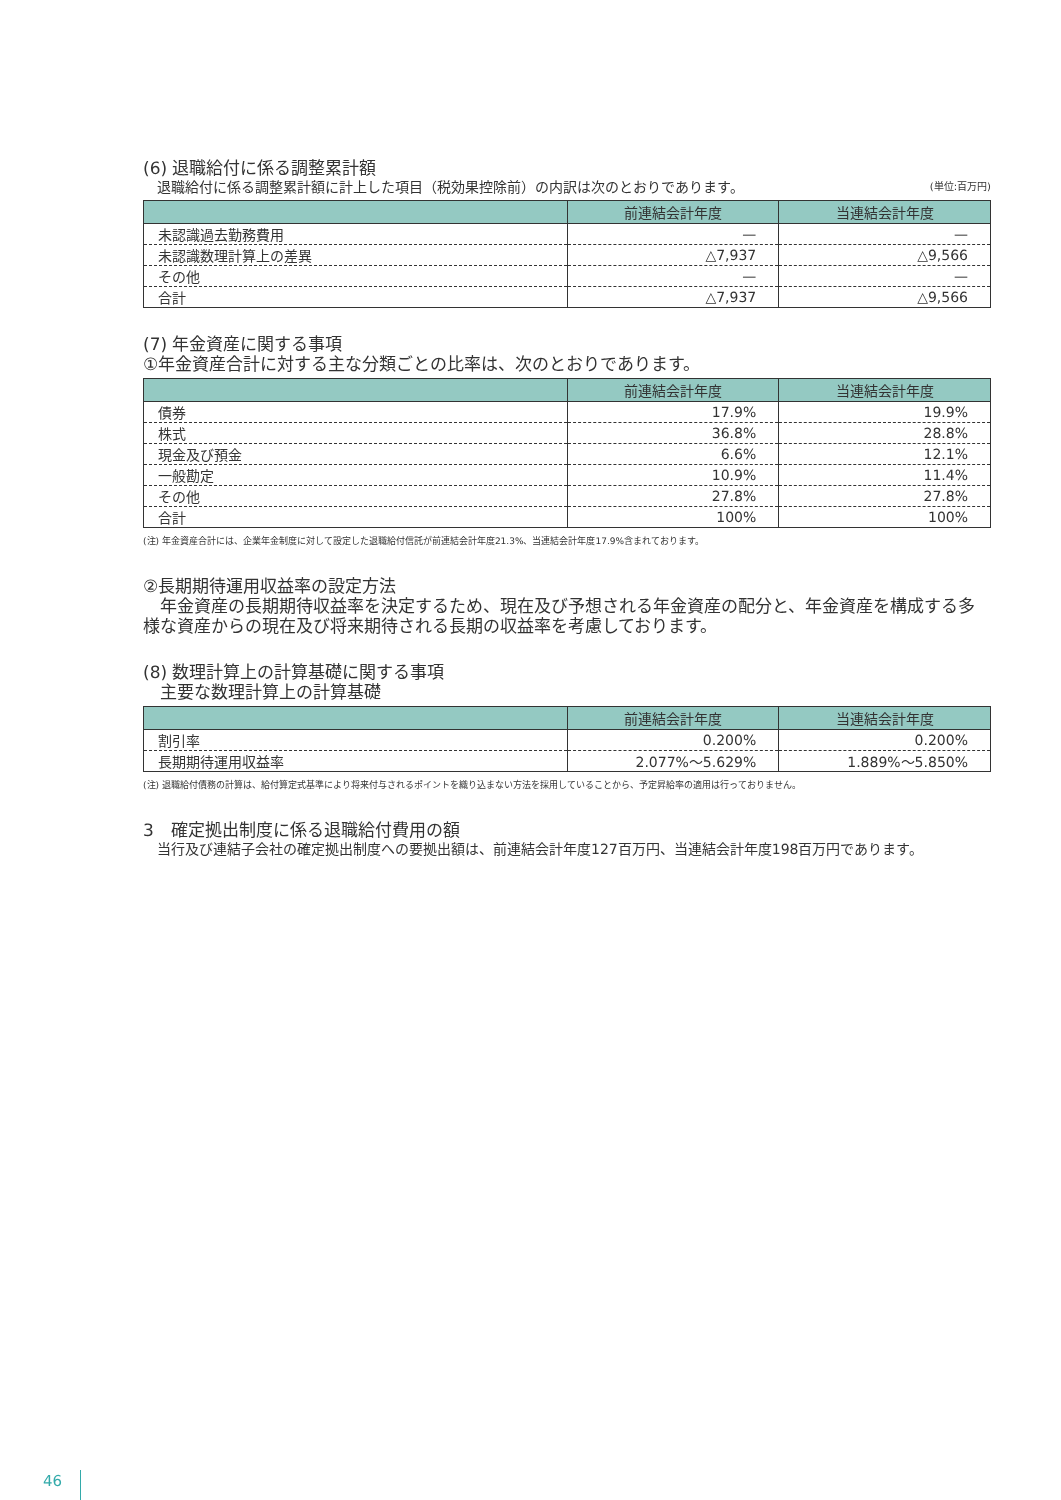(6) 退職給付に係る調整累計額
退職給付に係る調整累計額に計上した項目（税効果控除前）の内訳は次のとおりであります。 (単位:百万円)
| | 前連結会計年度 | 当連結会計年度 |
| --- | --- | --- |
| 未認識過去勤務費用 | — | — |
| 未認識数理計算上の差異 | △7,937 | △9,566 |
| その他 | — | — |
| 合計 | △7,937 | △9,566 |
(7) 年金資産に関する事項
①年金資産合計に対する主な分類ごとの比率は、次のとおりであります。
| | 前連結会計年度 | 当連結会計年度 |
| --- | --- | --- |
| 債券 | 17.9% | 19.9% |
| 株式 | 36.8% | 28.8% |
| 現金及び預金 | 6.6% | 12.1% |
| 一般勘定 | 10.9% | 11.4% |
| その他 | 27.8% | 27.8% |
| 合計 | 100% | 100% |
(注) 年金資産合計には、企業年金制度に対して設定した退職給付信託が前連結会計年度21.3%、当連結会計年度17.9%含まれております。
②長期期待運用収益率の設定方法
　年金資産の長期期待収益率を決定するため、現在及び予想される年金資産の配分と、年金資産を構成する多様な資産からの現在及び将来期待される長期の収益率を考慮しております。
(8) 数理計算上の計算基礎に関する事項
　主要な数理計算上の計算基礎
| | 前連結会計年度 | 当連結会計年度 |
| --- | --- | --- |
| 割引率 | 0.200% | 0.200% |
| 長期期待運用収益率 | 2.077%～5.629% | 1.889%～5.850% |
(注) 退職給付債務の計算は、給付算定式基準により将来付与されるポイントを織り込まない方法を採用していることから、予定昇給率の適用は行っておりません。
3　確定拠出制度に係る退職給付費用の額
当行及び連結子会社の確定拠出制度への要拠出額は、前連結会計年度127百万円、当連結会計年度198百万円であります。
46